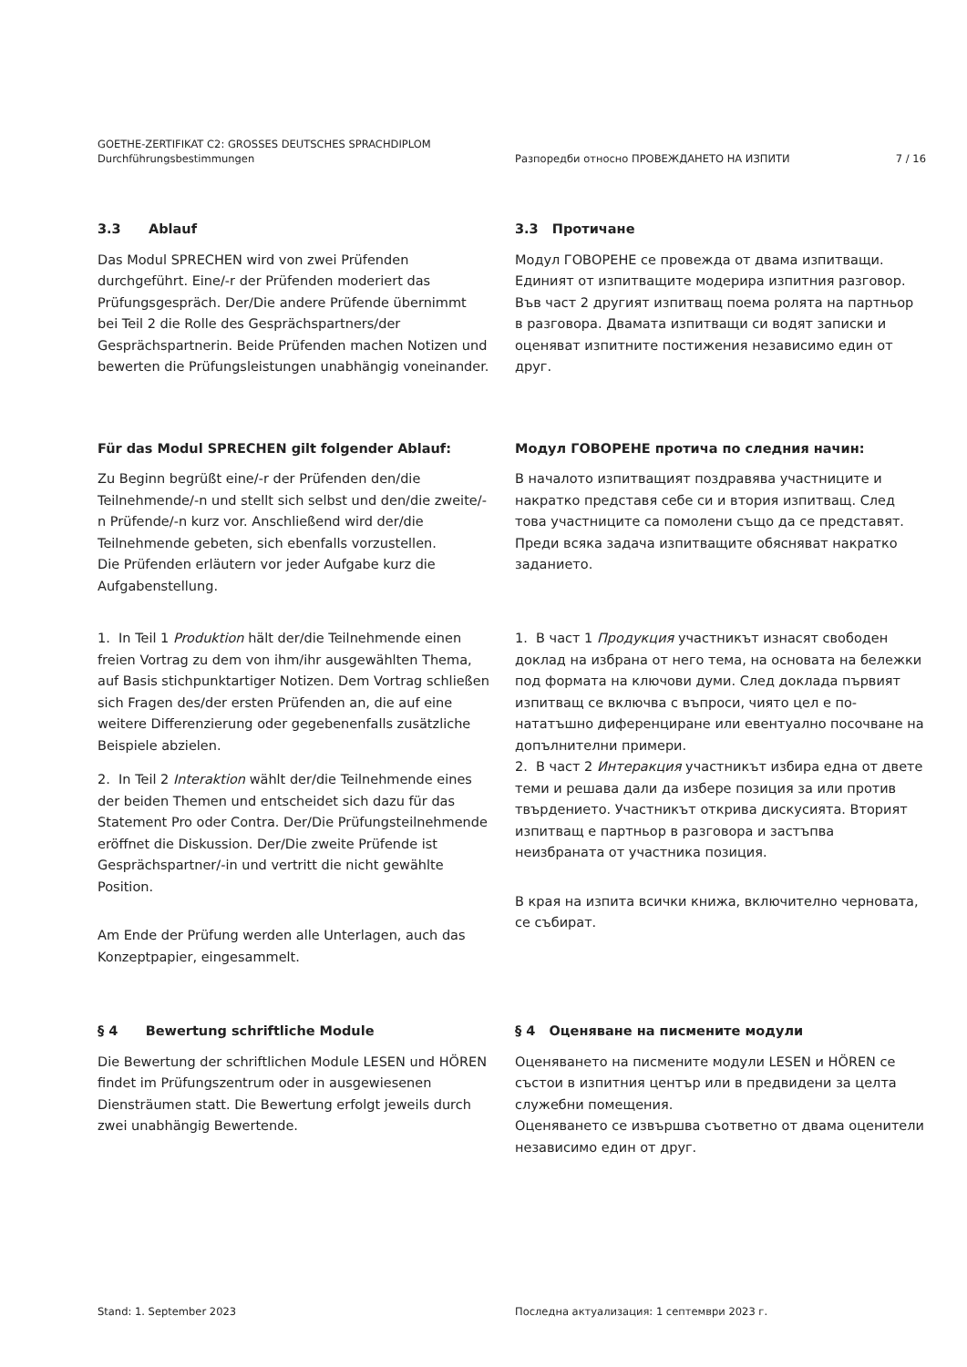GOETHE-ZERTIFIKAT C2: GROSSES DEUTSCHES SPRACHDIPLOM
Durchführungsbestimmungen
Разпоредби относно ПРОВЕЖДАНЕТО НА ИЗПИТИ
7 / 16
3.3 Ablauf
Das Modul SPRECHEN wird von zwei Prüfenden durchgeführt. Eine/-r der Prüfenden moderiert das Prüfungsgespräch. Der/Die andere Prüfende übernimmt bei Teil 2 die Rolle des Gesprächspartners/der Gesprächspartnerin. Beide Prüfenden machen Notizen und bewerten die Prüfungsleistungen unabhängig voneinander.
3.3 Протичане
Модул ГОВОРЕНЕ се провежда от двама изпитващи. Единият от изпитващите модерира изпитния разговор. Във част 2 другият изпитващ поема ролята на партньор в разговора. Двамата изпитващи си водят записки и оценяват изпитните постижения независимо един от друг.
Für das Modul SPRECHEN gilt folgender Ablauf:
Zu Beginn begrüßt eine/-r der Prüfenden den/die Teilnehmende/-n und stellt sich selbst und den/die zweite/-n Prüfende/-n kurz vor. Anschließend wird der/die Teilnehmende gebeten, sich ebenfalls vorzustellen.
Die Prüfenden erläutern vor jeder Aufgabe kurz die Aufgabenstellung.
Модул ГОВОРЕНЕ протича по следния начин:
В началото изпитващият поздравява участниците и накратко представя себе си и втория изпитващ. След това участниците са помолени също да се представят.
Преди всяка задача изпитващите обясняват накратко заданието.
1. In Teil 1 Produktion hält der/die Teilnehmende einen freien Vortrag zu dem von ihm/ihr ausgewählten Thema, auf Basis stichpunktartiger Notizen. Dem Vortrag schließen sich Fragen des/der ersten Prüfenden an, die auf eine weitere Differenzierung oder gegebenenfalls zusätzliche Beispiele abzielen.
2. In Teil 2 Interaktion wählt der/die Teilnehmende eines der beiden Themen und entscheidet sich dazu für das Statement Pro oder Contra. Der/Die Prüfungsteilnehmende eröffnet die Diskussion. Der/Die zweite Prüfende ist Gesprächspartner/-in und vertritt die nicht gewählte Position.
Am Ende der Prüfung werden alle Unterlagen, auch das Konzeptpapier, eingesammelt.
1. В част 1 Продукция участникът изнасят свободен доклад на избрана от него тема, на основата на бележки под формата на ключови думи. След доклада първият изпитващ се включва с въпроси, чиято цел е по-нататъшно диференциране или евентуално посочване на допълнителни примери.
2. В част 2 Интеракция участникът избира една от двете теми и решава дали да избере позиция за или против твърдението. Участникът открива дискусията. Вторият изпитващ е партньор в разговора и застъпва неизбраната от участника позиция.
В края на изпита всички книжа, включително черновата, се събират.
§ 4 Bewertung schriftliche Module
Die Bewertung der schriftlichen Module LESEN und HÖREN findet im Prüfungszentrum oder in ausgewiesenen Diensträumen statt. Die Bewertung erfolgt jeweils durch zwei unabhängig Bewertende.
§ 4 Оценяване на писмените модули
Оценяването на писмените модули LESEN и HÖREN се състои в изпитния център или в предвидени за целта служебни помещения.
Оценяването се извършва съответно от двама оценители независимо един от друг.
Stand: 1. September 2023 Последна актуализация: 1 септември 2023 г.